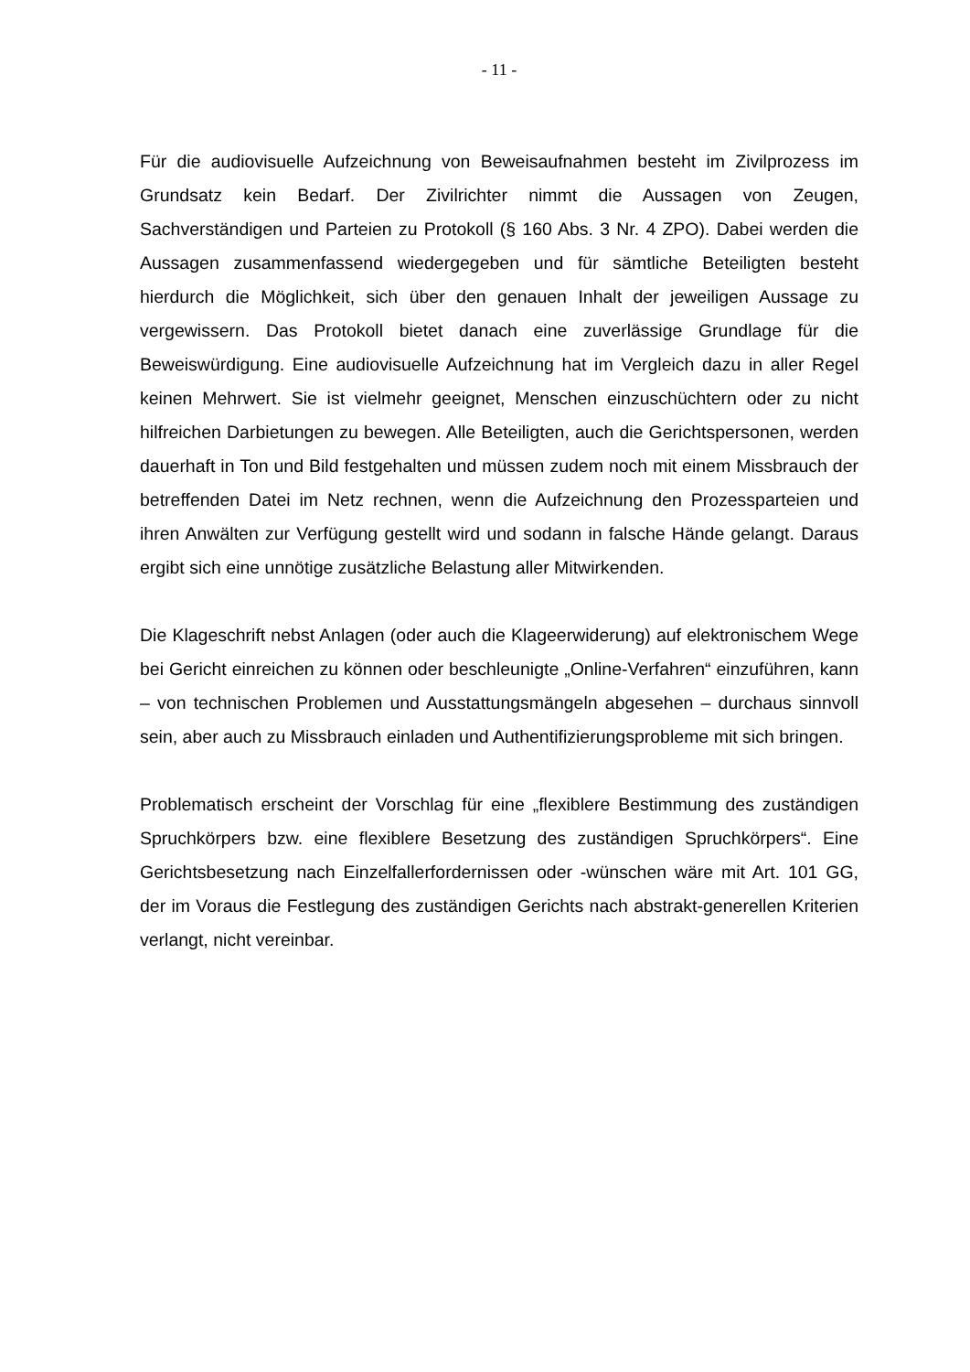- 11 -
Für die audiovisuelle Aufzeichnung von Beweisaufnahmen besteht im Zivilprozess im Grundsatz kein Bedarf. Der Zivilrichter nimmt die Aussagen von Zeugen, Sachverständigen und Parteien zu Protokoll (§ 160 Abs. 3 Nr. 4 ZPO). Dabei werden die Aussagen zusammenfassend wiedergegeben und für sämtliche Beteiligten besteht hierdurch die Möglichkeit, sich über den genauen Inhalt der jeweiligen Aussage zu vergewissern. Das Protokoll bietet danach eine zuverlässige Grundlage für die Beweiswürdigung. Eine audiovisuelle Aufzeichnung hat im Vergleich dazu in aller Regel keinen Mehrwert. Sie ist vielmehr geeignet, Menschen einzuschüchtern oder zu nicht hilfreichen Darbietungen zu bewegen. Alle Beteiligten, auch die Gerichtspersonen, werden dauerhaft in Ton und Bild festgehalten und müssen zudem noch mit einem Missbrauch der betreffenden Datei im Netz rechnen, wenn die Aufzeichnung den Prozessparteien und ihren Anwälten zur Verfügung gestellt wird und sodann in falsche Hände gelangt. Daraus ergibt sich eine unnötige zusätzliche Belastung aller Mitwirkenden.
Die Klageschrift nebst Anlagen (oder auch die Klageerwiderung) auf elektronischem Wege bei Gericht einreichen zu können oder beschleunigte „Online-Verfahren“ einzuführen, kann – von technischen Problemen und Ausstattungsmängeln abgesehen – durchaus sinnvoll sein, aber auch zu Missbrauch einladen und Authentifizierungsprobleme mit sich bringen.
Problematisch erscheint der Vorschlag für eine „flexiblere Bestimmung des zuständigen Spruchkörpers bzw. eine flexiblere Besetzung des zuständigen Spruchkörpers“. Eine Gerichtsbesetzung nach Einzelfallerfordernissen oder -wünschen wäre mit Art. 101 GG, der im Voraus die Festlegung des zuständigen Gerichts nach abstrakt-generellen Kriterien verlangt, nicht vereinbar.